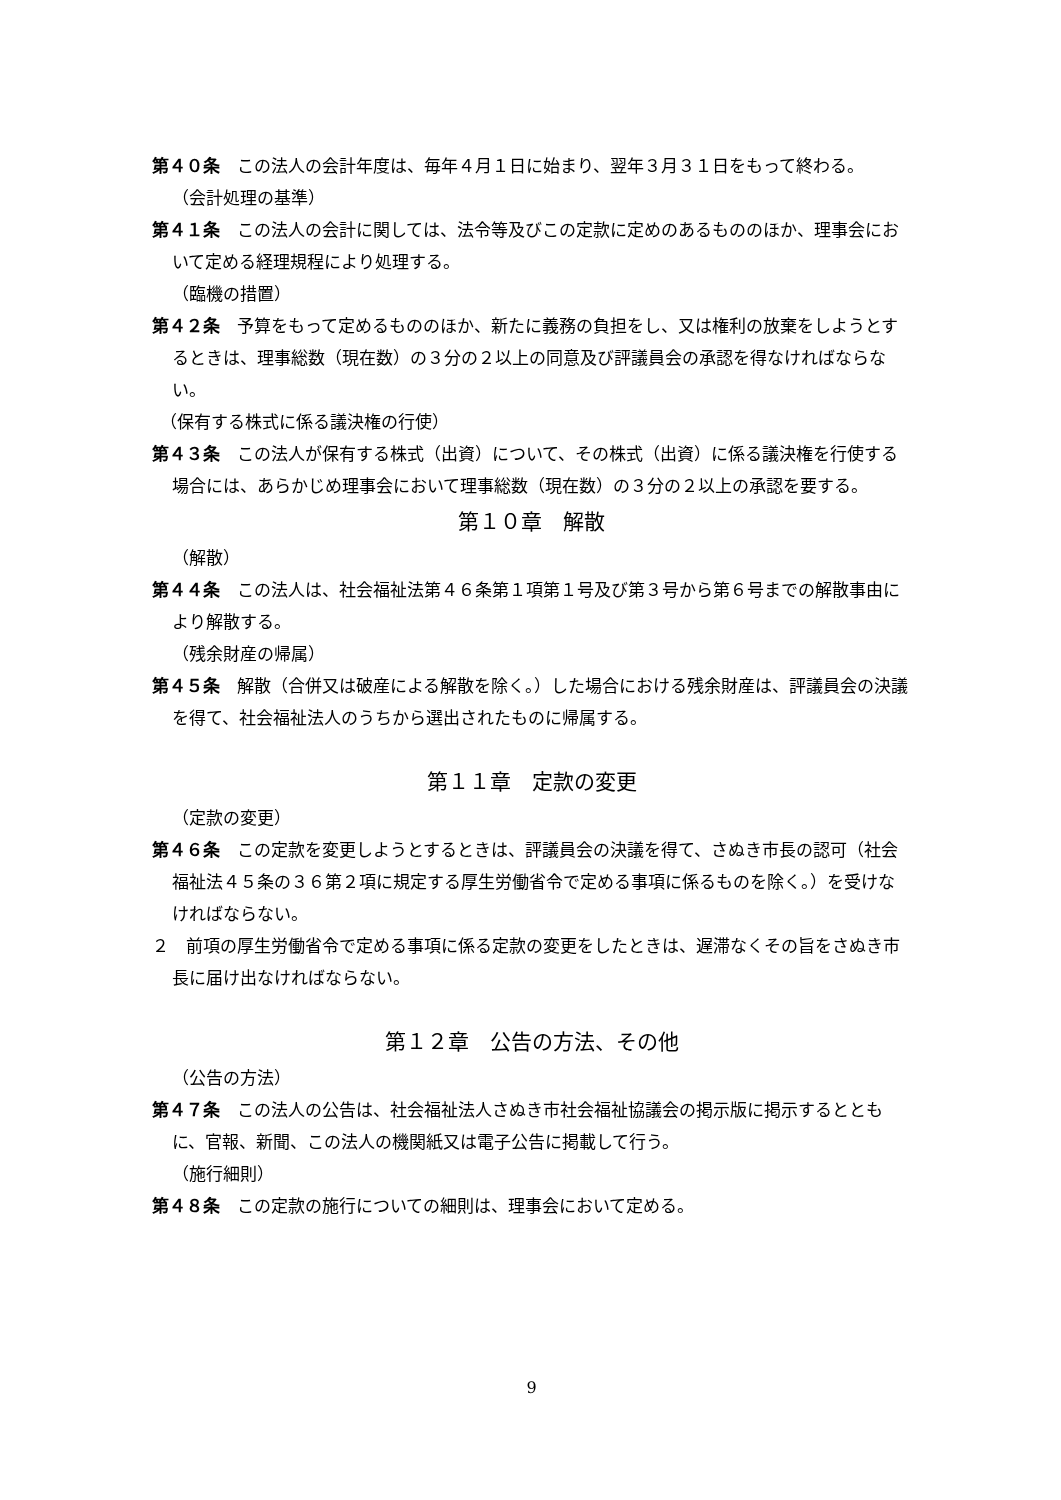第４０条　この法人の会計年度は、毎年４月１日に始まり、翌年３月３１日をもって終わる。
（会計処理の基準）
第４１条　この法人の会計に関しては、法令等及びこの定款に定めのあるもののほか、理事会において定める経理規程により処理する。
（臨機の措置）
第４２条　予算をもって定めるもののほか、新たに義務の負担をし、又は権利の放棄をしようとするときは、理事総数（現在数）の３分の２以上の同意及び評議員会の承認を得なければならない。
（保有する株式に係る議決権の行使）
第４３条　この法人が保有する株式（出資）について、その株式（出資）に係る議決権を行使する場合には、あらかじめ理事会において理事総数（現在数）の３分の２以上の承認を要する。
第１０章　解散
（解散）
第４４条　この法人は、社会福祉法第４６条第１項第１号及び第３号から第６号までの解散事由により解散する。
（残余財産の帰属）
第４５条　解散（合併又は破産による解散を除く。）した場合における残余財産は、評議員会の決議を得て、社会福祉法人のうちから選出されたものに帰属する。
第１１章　定款の変更
（定款の変更）
第４６条　この定款を変更しようとするときは、評議員会の決議を得て、さぬき市長の認可（社会福祉法４５条の３６第２項に規定する厚生労働省令で定める事項に係るものを除く。）を受けなければならない。
２　前項の厚生労働省令で定める事項に係る定款の変更をしたときは、遅滞なくその旨をさぬき市長に届け出なければならない。
第１２章　公告の方法、その他
（公告の方法）
第４７条　この法人の公告は、社会福祉法人さぬき市社会福祉協議会の掲示版に掲示するとともに、官報、新聞、この法人の機関紙又は電子公告に掲載して行う。
（施行細則）
第４８条　この定款の施行についての細則は、理事会において定める。
9